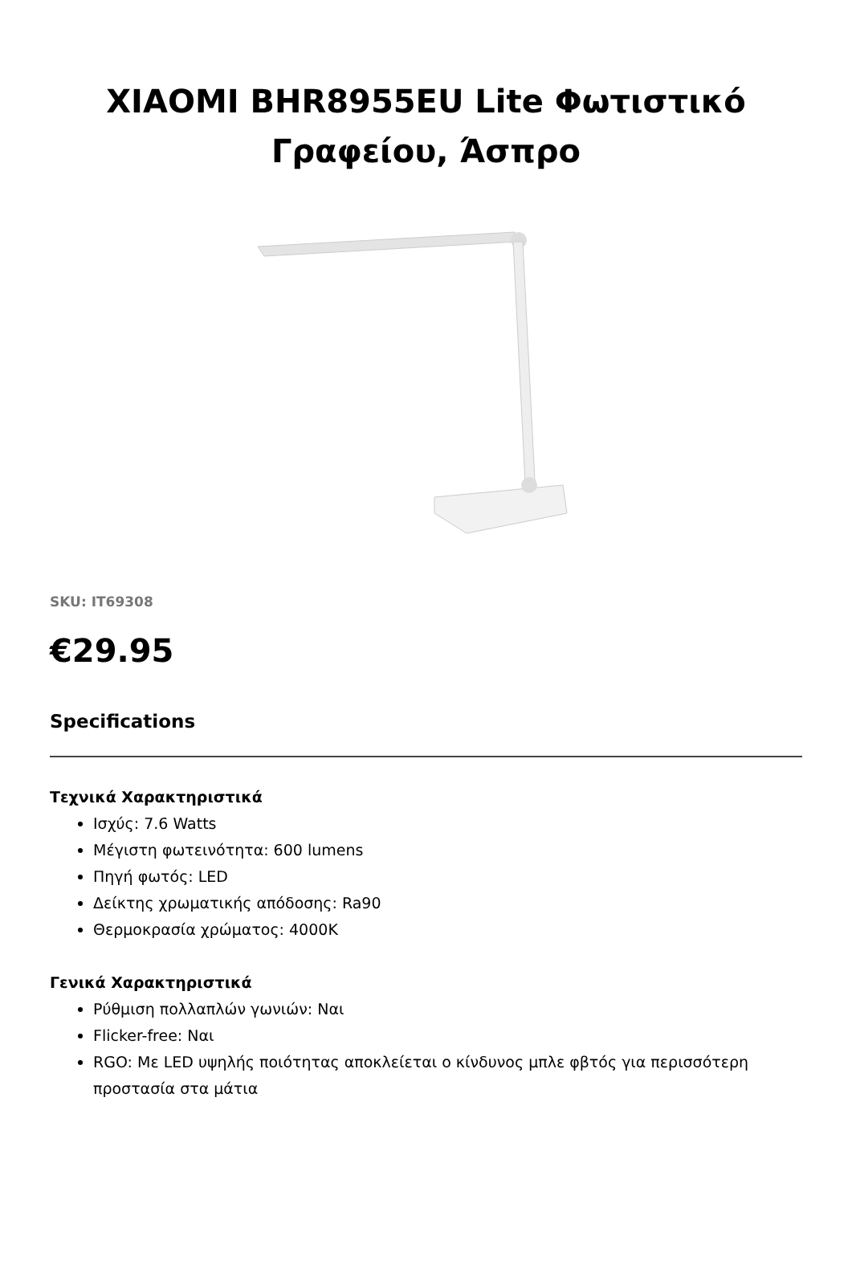XIAOMI BHR8955EU Lite Φωτιστικό Γραφείου, Άσπρο
SKU: IT69308
€29.95
Specifications
Τεχνικά Χαρακτηριστικά
Ισχύς: 7.6 Watts
Μέγιστη φωτεινότητα: 600 lumens
Πηγή φωτός: LED
Δείκτης χρωματικής απόδοσης: Ra90
Θερμοκρασία χρώματος: 4000K
Γενικά Χαρακτηριστικά
Ρύθμιση πολλαπλών γωνιών: Ναι
Flicker-free: Ναι
RGO: Με LED υψηλής ποιότητας αποκλείεται ο κίνδυνος μπλε φβτός για περισσότερη προστασία στα μάτια